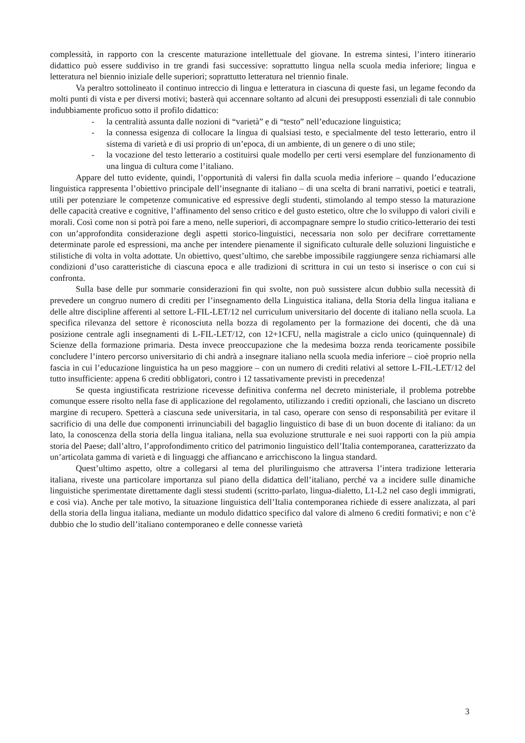complessità, in rapporto con la crescente maturazione intellettuale del giovane. In estrema sintesi, l’intero itinerario didattico può essere suddiviso in tre grandi fasi successive: soprattutto lingua nella scuola media inferiore; lingua e letteratura nel biennio iniziale delle superiori; soprattutto letteratura nel triennio finale.
Va peraltro sottolineato il continuo intreccio di lingua e letteratura in ciascuna di queste fasi, un legame fecondo da molti punti di vista e per diversi motivi; basterà qui accennare soltanto ad alcuni dei presupposti essenziali di tale connubio indubbiamente proficuo sotto il profilo didattico:
- la centralità assunta dalle nozioni di “varietà” e di “testo” nell’educazione linguistica;
- la connessa esigenza di collocare la lingua di qualsiasi testo, e specialmente del testo letterario, entro il sistema di varietà e di usi proprio di un’epoca, di un ambiente, di un genere o di uno stile;
- la vocazione del testo letterario a costituirsi quale modello per certi versi esemplare del funzionamento di una lingua di cultura come l’italiano.
Appare del tutto evidente, quindi, l’opportunità di valersi fin dalla scuola media inferiore – quando l’educazione linguistica rappresenta l’obiettivo principale dell’insegnante di italiano – di una scelta di brani narrativi, poetici e teatrali, utili per potenziare le competenze comunicative ed espressive degli studenti, stimolando al tempo stesso la maturazione delle capacità creative e cognitive, l’affinamento del senso critico e del gusto estetico, oltre che lo sviluppo di valori civili e morali. Così come non si potrà poi fare a meno, nelle superiori, di accompagnare sempre lo studio critico-letterario dei testi con un’approfondita considerazione degli aspetti storico-linguistici, necessaria non solo per decifrare correttamente determinate parole ed espressioni, ma anche per intendere pienamente il significato culturale delle soluzioni linguistiche e stilistiche di volta in volta adottate. Un obiettivo, quest’ultimo, che sarebbe impossibile raggiungere senza richiamarsi alle condizioni d’uso caratteristiche di ciascuna epoca e alle tradizioni di scrittura in cui un testo si inserisce o con cui si confronta.
Sulla base delle pur sommarie considerazioni fin qui svolte, non può sussistere alcun dubbio sulla necessità di prevedere un congruo numero di crediti per l’insegnamento della Linguistica italiana, della Storia della lingua italiana e delle altre discipline afferenti al settore L-FIL-LET/12 nel curriculum universitario del docente di italiano nella scuola. La specifica rilevanza del settore è riconosciuta nella bozza di regolamento per la formazione dei docenti, che dà una posizione centrale agli insegnamenti di L-FIL-LET/12, con 12+1CFU, nella magistrale a ciclo unico (quinquennale) di Scienze della formazione primaria. Desta invece preoccupazione che la medesima bozza renda teoricamente possibile concludere l’intero percorso universitario di chi andrà a insegnare italiano nella scuola media inferiore – cioè proprio nella fascia in cui l’educazione linguistica ha un peso maggiore – con un numero di crediti relativi al settore L-FIL-LET/12 del tutto insufficiente: appena 6 crediti obbligatori, contro i 12 tassativamente previsti in precedenza!
Se questa ingiustificata restrizione ricevesse definitiva conferma nel decreto ministeriale, il problema potrebbe comunque essere risolto nella fase di applicazione del regolamento, utilizzando i crediti opzionali, che lasciano un discreto margine di recupero. Spetterà a ciascuna sede universitaria, in tal caso, operare con senso di responsabilità per evitare il sacrificio di una delle due componenti irrinunciabili del bagaglio linguistico di base di un buon docente di italiano: da un lato, la conoscenza della storia della lingua italiana, nella sua evoluzione strutturale e nei suoi rapporti con la più ampia storia del Paese; dall’altro, l’approfondimento critico del patrimonio linguistico dell’Italia contemporanea, caratterizzato da un’articolata gamma di varietà e di linguaggi che affiancano e arricchiscono la lingua standard.
Quest’ultimo aspetto, oltre a collegarsi al tema del plurilinguismo che attraversa l’intera tradizione letteraria italiana, riveste una particolare importanza sul piano della didattica dell’italiano, perché va a incidere sulle dinamiche linguistiche sperimentate direttamente dagli stessi studenti (scritto-parlato, lingua-dialetto, L1-L2 nel caso degli immigrati, e così via). Anche per tale motivo, la situazione linguistica dell’Italia contemporanea richiede di essere analizzata, al pari della storia della lingua italiana, mediante un modulo didattico specifico dal valore di almeno 6 crediti formativi; e non c’è dubbio che lo studio dell’italiano contemporaneo e delle connesse varietà
3